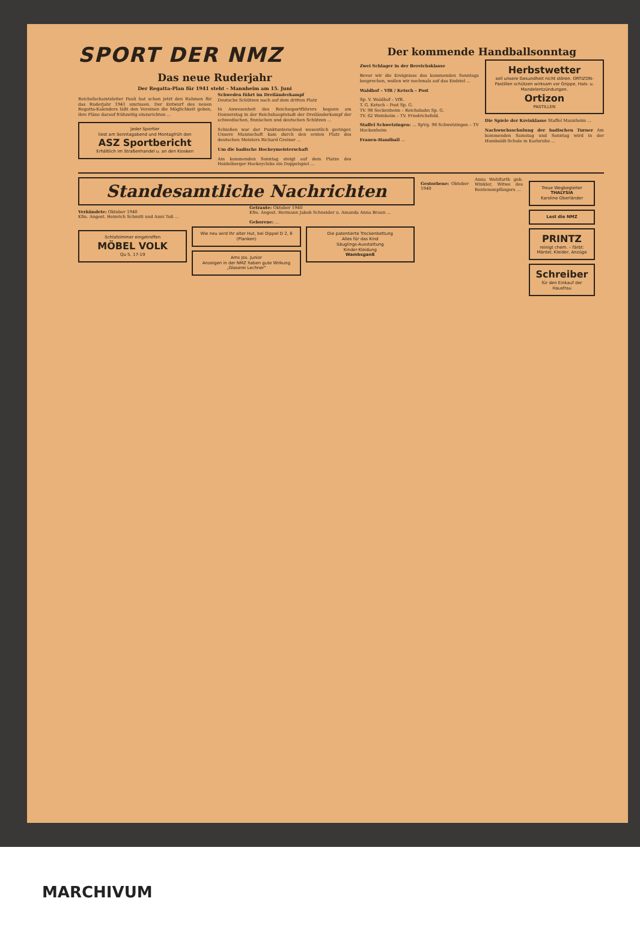SPORT DER NMZ
Das neue Ruderjahr
Der Regatta-Plan für 1941 steht – Mannheim am 15. Juni
Reichsfachamtsleiter Pauli hat schon jetzt den Rahmen für das Ruderjahr 1941 umrissen. Der Entwurf des neuen Regatta-Kalenders läßt den Vereinen die Möglichkeit geben, ihre Pläne darauf frühzeitig einzurichten ...
Jeder Sportler
liest am Sonntagabend und Montagfrüh den
ASZ Sportbericht
Erhältlich im Straßenhandel u. an den Kiosken
Schweden führt im Dreiländerkampf
Deutsche Schützen nach auf dem dritten Platz
In Anwesenheit des Reichssportführers begann am Donnerstag in der Reichshauptstadt der Dreiländerkampf der schwedischen, finnischen und deutschen Schützen ...
Schießen war der Punktunterschied wesentlich geringer. Unsere Mannschaft kam durch den ersten Platz des deutschen Meisters Richard Greiner ...
Um die badische Hockeymeisterschaft
Am kommenden Sonntag steigt auf dem Platze des Heidelberger Hockeyclubs ein Doppelspiel ...
Der kommende Handballsonntag
Zwei Schlager in der Bereichsklasse
Bevor wir die Ereignisse des kommenden Sonntags besprechen, wollen wir nochmals auf das Endziel ...
Waldhof – VfR / Ketsch – Post
Sp. V. Waldhof – VfR.
T. G. Ketsch – Post Sp. G.
TV. 98 Seckenheim – Reichsbahn Sp. G.
TV. 62 Weinheim – TV. Friedrichsfeld.
Staffel Schwetzingen: ... SpVg. 98 Schwetzingen – TV Hockenheim
Frauen-Handball ...
Herbstwetter
soll unsere Gesundheit nicht stören. ORTIZON-Pastillen schützen wirksam vor Grippe, Hals- u. Mandelentzündungen.
Ortizon
PASTILLEN
Die Spiele der Kreisklasse Staffel Mannheim ...
Nachwuchsschulung der badischen Turner Am kommenden Samstag und Sonntag wird in der Humboldt-Schule in Karlsruhe ...
Standesamtliche Nachrichten
Verkündete: Oktober 1940
Kfm. Angest. Heinrich Schmitt und Anni Toß ...
Getraute: Oktober 1940
Kfm. Angest. Hermann Jakob Schneider u. Amanda Anna Braun ...
Geborene: ...
Schlafzimmer eingetroffen
MÖBEL VOLK
Qu 5, 17-19
Wie neu wird Ihr alter Hut, bei Dippel D 2, 6 (Planken)
Ams Jos. Junior
Anzeigen in der NMZ haben gute Wirkung
„Glaserei Lechner"
Die patentierte Trockenbettung
Alles für das Kind
Säuglings-Ausstattung
Kinder-Kleidung
Wambsganß
Gestorbene: Oktober 1940
Anna Wohlfarth geb. Winkler, Witwe des Rentenempfängers ...
Treue Wegbegleiter
THALYSIA
Karoline Oberländer
Lest die NMZ
PRINTZ
reinigt chem. – färbt: Mäntel, Kleider, Anzüge
Schreiber
für den Einkauf der Hausfrau
MARCHIVUM